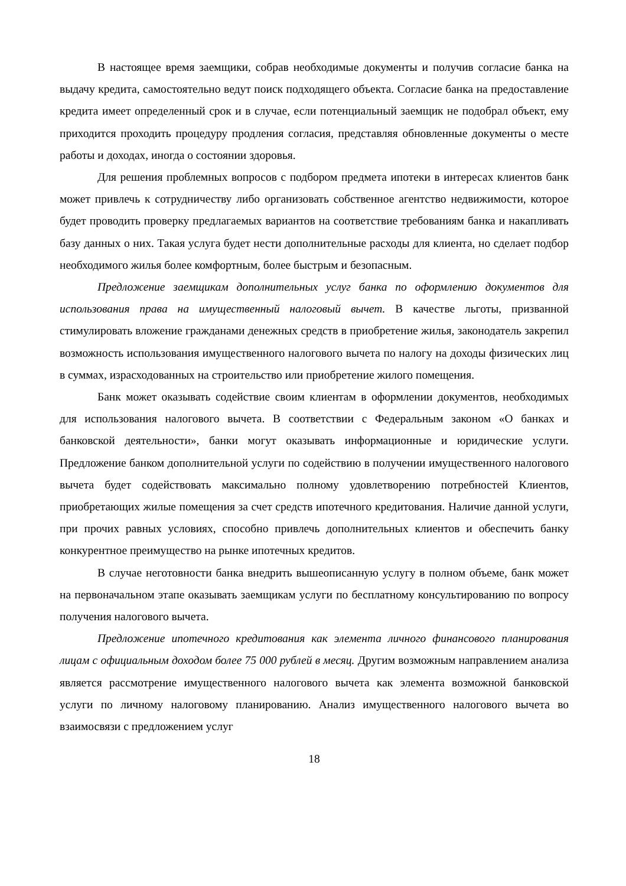В настоящее время заемщики, собрав необходимые документы и получив согласие банка на выдачу кредита, самостоятельно ведут поиск подходящего объекта. Согласие банка на предоставление кредита имеет определенный срок и в случае, если потенциальный заемщик не подобрал объект, ему приходится проходить процедуру продления согласия, представляя обновленные документы о месте работы и доходах, иногда о состоянии здоровья.
Для решения проблемных вопросов с подбором предмета ипотеки в интересах клиентов банк может привлечь к сотрудничеству либо организовать собственное агентство недвижимости, которое будет проводить проверку предлагаемых вариантов на соответствие требованиям банка и накапливать базу данных о них. Такая услуга будет нести дополнительные расходы для клиента, но сделает подбор необходимого жилья более комфортным, более быстрым и безопасным.
Предложение заемщикам дополнительных услуг банка по оформлению документов для использования права на имущественный налоговый вычет. В качестве льготы, призванной стимулировать вложение гражданами денежных средств в приобретение жилья, законодатель закрепил возможность использования имущественного налогового вычета по налогу на доходы физических лиц в суммах, израсходованных на строительство или приобретение жилого помещения.
Банк может оказывать содействие своим клиентам в оформлении документов, необходимых для использования налогового вычета. В соответствии с Федеральным законом «О банках и банковской деятельности», банки могут оказывать информационные и юридические услуги. Предложение банком дополнительной услуги по содействию в получении имущественного налогового вычета будет содействовать максимально полному удовлетворению потребностей Клиентов, приобретающих жилые помещения за счет средств ипотечного кредитования. Наличие данной услуги, при прочих равных условиях, способно привлечь дополнительных клиентов и обеспечить банку конкурентное преимущество на рынке ипотечных кредитов.
В случае неготовности банка внедрить вышеописанную услугу в полном объеме, банк может на первоначальном этапе оказывать заемщикам услуги по бесплатному консультированию по вопросу получения налогового вычета.
Предложение ипотечного кредитования как элемента личного финансового планирования лицам с официальным доходом более 75 000 рублей в месяц. Другим возможным направлением анализа является рассмотрение имущественного налогового вычета как элемента возможной банковской услуги по личному налоговому планированию. Анализ имущественного налогового вычета во взаимосвязи с предложением услуг
18